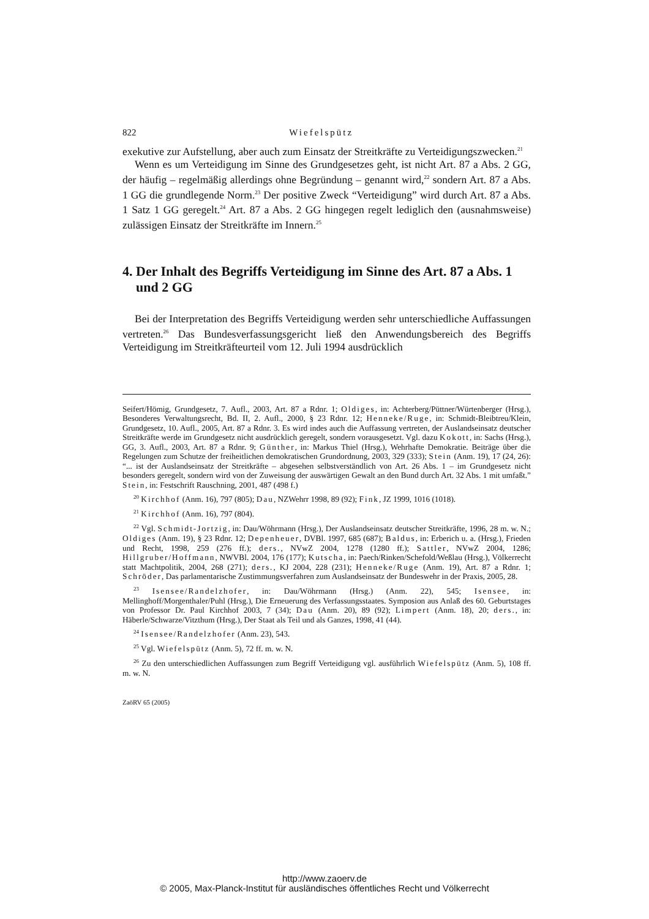822 Wiefelspütz
exekutive zur Aufstellung, aber auch zum Einsatz der Streitkräfte zu Verteidigungszwecken.<sup>21</sup>
Wenn es um Verteidigung im Sinne des Grundgesetzes geht, ist nicht Art. 87 a Abs. 2 GG, der häufig – regelmäßig allerdings ohne Begründung – genannt wird,<sup>22</sup> sondern Art. 87 a Abs. 1 GG die grundlegende Norm.<sup>23</sup> Der positive Zweck “Verteidigung” wird durch Art. 87 a Abs. 1 Satz 1 GG geregelt.<sup>24</sup> Art. 87 a Abs. 2 GG hingegen regelt lediglich den (ausnahmsweise) zulässigen Einsatz der Streitkräfte im Innern.<sup>25</sup>
4. Der Inhalt des Begriffs Verteidigung im Sinne des Art. 87 a Abs. 1 und 2 GG
Bei der Interpretation des Begriffs Verteidigung werden sehr unterschiedliche Auffassungen vertreten.<sup>26</sup> Das Bundesverfassungsgericht ließ den Anwendungsbereich des Begriffs Verteidigung im Streitkräfteurteil vom 12. Juli 1994 ausdrücklich
Seifert/Hömig, Grundgesetz, 7. Aufl., 2003, Art. 87 a Rdnr. 1; Oldiges, in: Achterberg/Püttner/Würtenberger (Hrsg.), Besonderes Verwaltungsrecht, Bd. II, 2. Aufl., 2000, § 23 Rdnr. 12; Henneke/Ruge, in: Schmidt-Bleibtreu/Klein, Grundgesetz, 10. Aufl., 2005, Art. 87 a Rdnr. 3. Es wird indes auch die Auffassung vertreten, der Auslandseinsatz deutscher Streitkräfte werde im Grundgesetz nicht ausdrücklich geregelt, sondern vorausgesetzt. Vgl. dazu Kokott, in: Sachs (Hrsg.), GG, 3. Aufl., 2003, Art. 87 a Rdnr. 9; Günther, in: Markus Thiel (Hrsg.), Wehrhafte Demokratie. Beiträge über die Regelungen zum Schutze der freiheitlichen demokratischen Grundordnung, 2003, 329 (333); Stein (Anm. 19), 17 (24, 26): “... ist der Auslandseinsatz der Streitkräfte – abgesehen selbstverständlich von Art. 26 Abs. 1 – im Grundgesetz nicht besonders geregelt, sondern wird von der Zuweisung der auswärtigen Gewalt an den Bund durch Art. 32 Abs. 1 mit umfaßt.” Stein, in: Festschrift Rauschning, 2001, 487 (498 f.)
<sup>20</sup> Kirchhof (Anm. 16), 797 (805); Dau, NZWehrr 1998, 89 (92); Fink, JZ 1999, 1016 (1018).
<sup>21</sup> Kirchhof (Anm. 16), 797 (804).
<sup>22</sup> Vgl. Schmidt-Jortzig, in: Dau/Wöhrmann (Hrsg.), Der Auslandseinsatz deutscher Streitkräfte, 1996, 28 m. w. N.; Oldiges (Anm. 19), § 23 Rdnr. 12; Depenheuer, DVBl. 1997, 685 (687); Baldus, in: Erberich u. a. (Hrsg.), Frieden und Recht, 1998, 259 (276 ff.); ders., NVwZ 2004, 1278 (1280 ff.); Sattler, NVwZ 2004, 1286; Hillgruber/Hoffmann, NWVBl. 2004, 176 (177); Kutscha, in: Paech/Rinken/Schefold/Weßlau (Hrsg.), Völkerrecht statt Machtpolitik, 2004, 268 (271); ders., KJ 2004, 228 (231); Henneke/Ruge (Anm. 19), Art. 87 a Rdnr. 1; Schröder, Das parlamentarische Zustimmungsverfahren zum Auslandseinsatz der Bundeswehr in der Praxis, 2005, 28.
<sup>23</sup> Isensee/Randelzhofer, in: Dau/Wöhrmann (Hrsg.) (Anm. 22), 545; Isensee, in: Mellinghoff/Morgenthaler/Puhl (Hrsg.), Die Erneuerung des Verfassungsstaates. Symposion aus Anlaß des 60. Geburtstages von Professor Dr. Paul Kirchhof 2003, 7 (34); Dau (Anm. 20), 89 (92); Limpert (Anm. 18), 20; ders., in: Häberle/Schwarze/Vitzthum (Hrsg.), Der Staat als Teil und als Ganzes, 1998, 41 (44).
<sup>24</sup> Isensee/Randelzhofer (Anm. 23), 543.
<sup>25</sup> Vgl. Wiefelspütz (Anm. 5), 72 ff. m. w. N.
<sup>26</sup> Zu den unterschiedlichen Auffassungen zum Begriff Verteidigung vgl. ausführlich Wiefelspütz (Anm. 5), 108 ff. m. w. N.
ZaöRV 65 (2005)
http://www.zaoerv.de
© 2005, Max-Planck-Institut für ausländisches öffentliches Recht und Völkerrecht